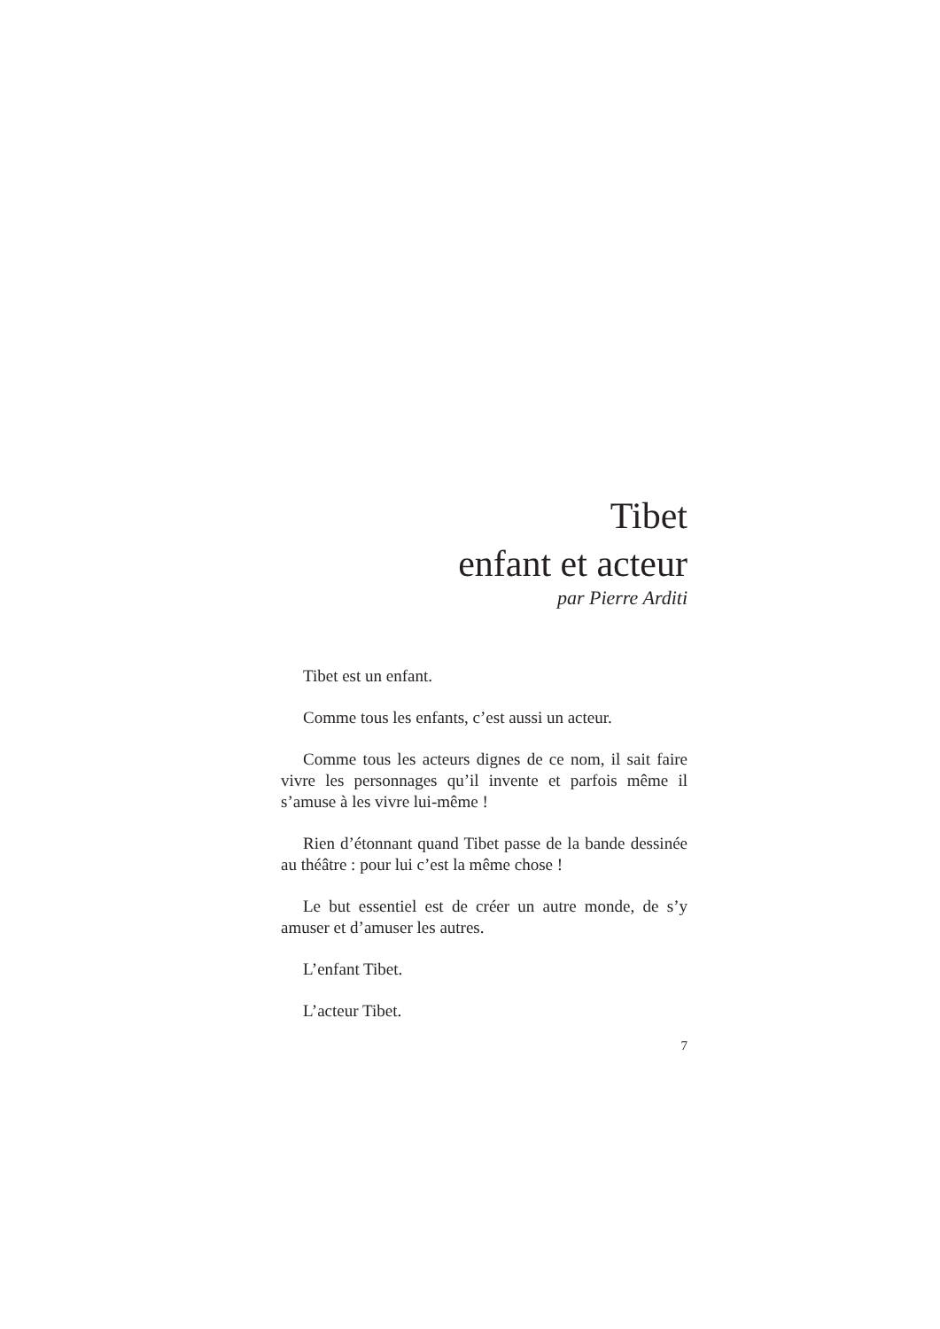Tibet
enfant et acteur
par Pierre Arditi
Tibet est un enfant.
Comme tous les enfants, c’est aussi un acteur.
Comme tous les acteurs dignes de ce nom, il sait faire vivre les personnages qu’il invente et parfois même il s’amuse à les vivre lui-même !
Rien d’étonnant quand Tibet passe de la bande dessinée au théâtre : pour lui c’est la même chose !
Le but essentiel est de créer un autre monde, de s’y amuser et d’amuser les autres.
L’enfant Tibet.
L’acteur Tibet.
7